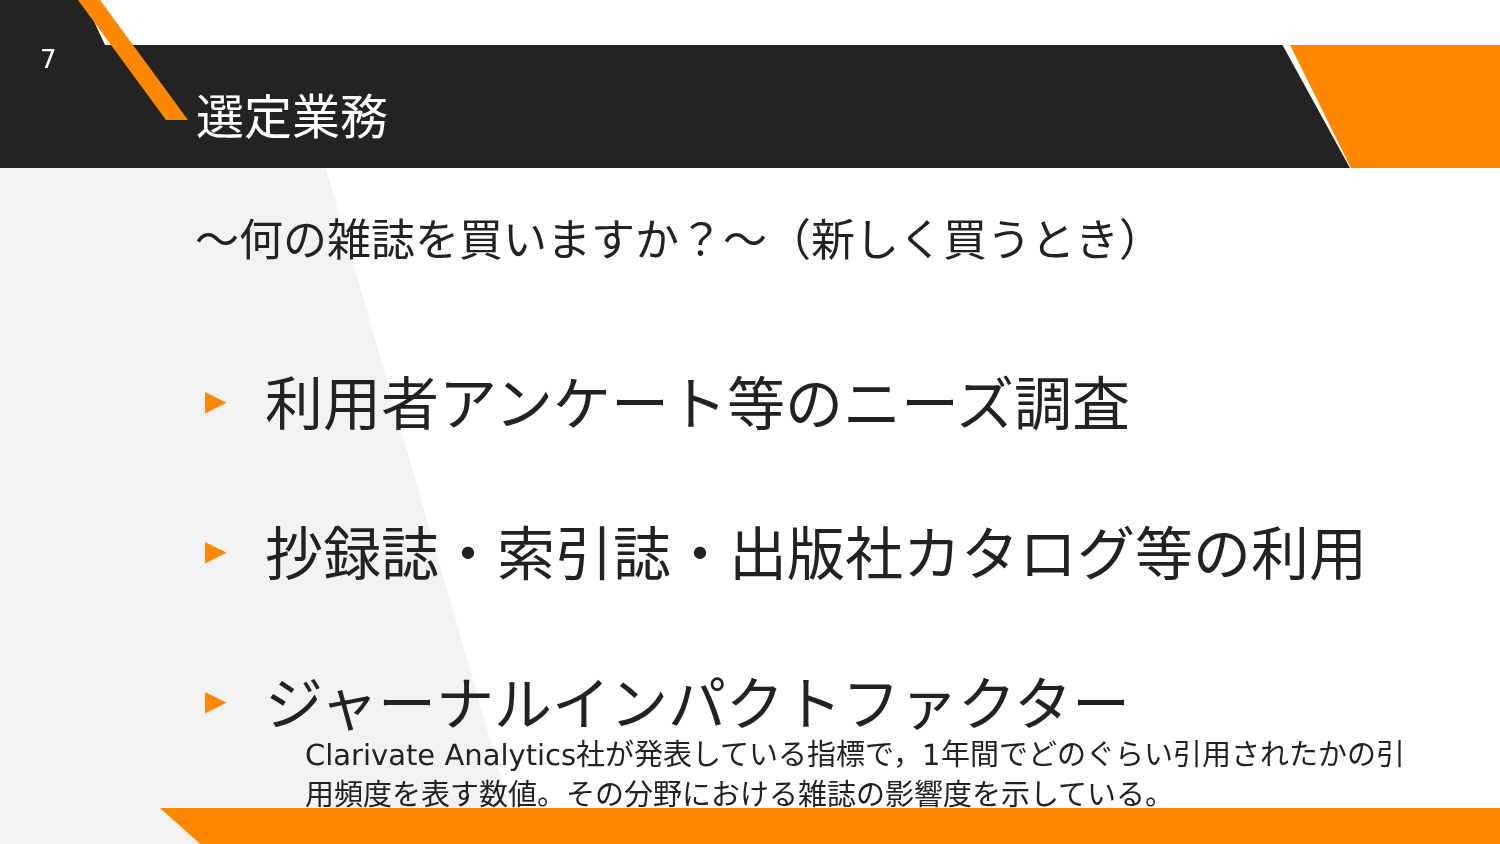7
選定業務
～何の雑誌を買いますか？～（新しく買うとき）
▶ 利用者アンケート等のニーズ調査
▶ 抄録誌・索引誌・出版社カタログ等の利用
▶ ジャーナルインパクトファクター
Clarivate Analytics社が発表している指標で，1年間でどのぐらい引用されたかの引用頻度を表す数値。その分野における雑誌の影響度を示している。